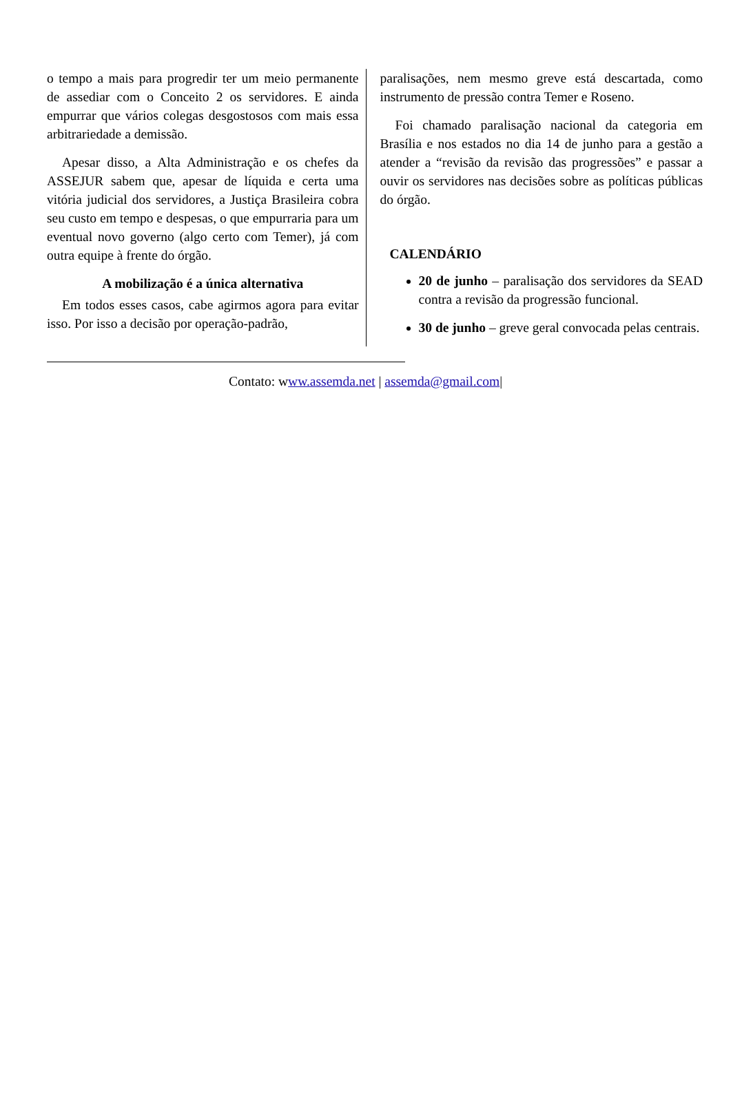o tempo a mais para progredir ter um meio permanente de assediar com o Conceito 2 os servidores. E ainda empurrar que vários colegas desgostosos com mais essa arbitrariedade a demissão.
Apesar disso, a Alta Administração e os chefes da ASSEJUR sabem que, apesar de líquida e certa uma vitória judicial dos servidores, a Justiça Brasileira cobra seu custo em tempo e despesas, o que empurraria para um eventual novo governo (algo certo com Temer), já com outra equipe à frente do órgão.
A mobilização é a única alternativa
Em todos esses casos, cabe agirmos agora para evitar isso. Por isso a decisão por operação-padrão,
paralisações, nem mesmo greve está descartada, como instrumento de pressão contra Temer e Roseno.
Foi chamado paralisação nacional da categoria em Brasília e nos estados no dia 14 de junho para a gestão a atender a “revisão da revisão das progressões” e passar a ouvir os servidores nas decisões sobre as políticas públicas do órgão.
CALENDÁRIO
20 de junho – paralisação dos servidores da SEAD contra a revisão da progressão funcional.
30 de junho – greve geral convocada pelas centrais.
Contato: www.assemda.net | assemda@gmail.com|